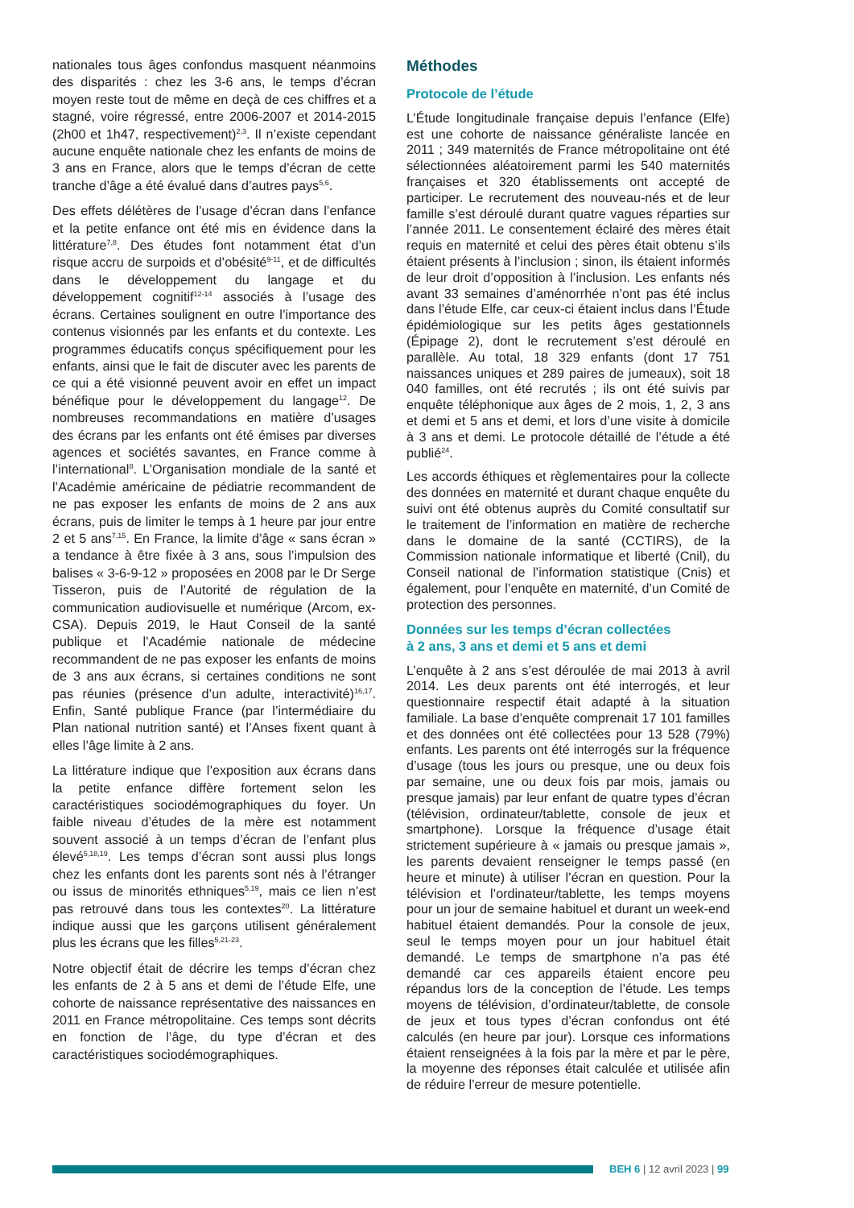nationales tous âges confondus masquent néanmoins des disparités : chez les 3-6 ans, le temps d’écran moyen reste tout de même en deçà de ces chiffres et a stagné, voire régressé, entre 2006-2007 et 2014-2015 (2h00 et 1h47, respectivement)<sup>2,3</sup>. Il n’existe cependant aucune enquête nationale chez les enfants de moins de 3 ans en France, alors que le temps d’écran de cette tranche d’âge a été évalué dans d’autres pays<sup>5,6</sup>.
Des effets délétères de l’usage d’écran dans l’enfance et la petite enfance ont été mis en évidence dans la littérature<sup>7,8</sup>. Des études font notamment état d’un risque accru de surpoids et d’obésité<sup>9-11</sup>, et de difficultés dans le développement du langage et du développement cognitif<sup>12-14</sup> associés à l’usage des écrans. Certaines soulignent en outre l’importance des contenus visionnés par les enfants et du contexte. Les programmes éducatifs conçus spécifiquement pour les enfants, ainsi que le fait de discuter avec les parents de ce qui a été visionné peuvent avoir en effet un impact bénéfique pour le développement du langage<sup>12</sup>. De nombreuses recommandations en matière d’usages des écrans par les enfants ont été émises par diverses agences et sociétés savantes, en France comme à l’international<sup>8</sup>. L’Organisation mondiale de la santé et l’Académie américaine de pédiatrie recommandent de ne pas exposer les enfants de moins de 2 ans aux écrans, puis de limiter le temps à 1 heure par jour entre 2 et 5 ans<sup>7,15</sup>. En France, la limite d’âge « sans écran » a tendance à être fixée à 3 ans, sous l’impulsion des balises « 3-6-9-12 » proposées en 2008 par le Dr Serge Tisseron, puis de l’Autorité de régulation de la communication audiovisuelle et numérique (Arcom, ex-CSA). Depuis 2019, le Haut Conseil de la santé publique et l’Académie nationale de médecine recommandent de ne pas exposer les enfants de moins de 3 ans aux écrans, si certaines conditions ne sont pas réunies (présence d’un adulte, interactivité)<sup>16,17</sup>. Enfin, Santé publique France (par l’intermédiaire du Plan national nutrition santé) et l’Anses fixent quant à elles l’âge limite à 2 ans.
La littérature indique que l’exposition aux écrans dans la petite enfance diffère fortement selon les caractéristiques sociodémographiques du foyer. Un faible niveau d’études de la mère est notamment souvent associé à un temps d’écran de l’enfant plus élevé<sup>5,18,19</sup>. Les temps d’écran sont aussi plus longs chez les enfants dont les parents sont nés à l’étranger ou issus de minorités ethniques<sup>5,19</sup>, mais ce lien n’est pas retrouvé dans tous les contextes<sup>20</sup>. La littérature indique aussi que les garçons utilisent généralement plus les écrans que les filles<sup>5,21-23</sup>.
Notre objectif était de décrire les temps d’écran chez les enfants de 2 à 5 ans et demi de l’étude Elfe, une cohorte de naissance représentative des naissances en 2011 en France métropolitaine. Ces temps sont décrits en fonction de l’âge, du type d’écran et des caractéristiques sociodémographiques.
Méthodes
Protocole de l’étude
L’Étude longitudinale française depuis l’enfance (Elfe) est une cohorte de naissance généraliste lancée en 2011 ; 349 maternités de France métropolitaine ont été sélectionnées aléatoirement parmi les 540 maternités françaises et 320 établissements ont accepté de participer. Le recrutement des nouveau-nés et de leur famille s’est déroulé durant quatre vagues réparties sur l’année 2011. Le consentement éclairé des mères était requis en maternité et celui des pères était obtenu s’ils étaient présents à l’inclusion ; sinon, ils étaient informés de leur droit d’opposition à l’inclusion. Les enfants nés avant 33 semaines d’aménorrhée n’ont pas été inclus dans l’étude Elfe, car ceux-ci étaient inclus dans l’Étude épidémiologique sur les petits âges gestationnels (Épipage 2), dont le recrutement s’est déroulé en parallèle. Au total, 18 329 enfants (dont 17 751 naissances uniques et 289 paires de jumeaux), soit 18 040 familles, ont été recrutés ; ils ont été suivis par enquête téléphonique aux âges de 2 mois, 1, 2, 3 ans et demi et 5 ans et demi, et lors d’une visite à domicile à 3 ans et demi. Le protocole détaillé de l’étude a été publié<sup>24</sup>.
Les accords éthiques et règlementaires pour la collecte des données en maternité et durant chaque enquête du suivi ont été obtenus auprès du Comité consultatif sur le traitement de l’information en matière de recherche dans le domaine de la santé (CCTIRS), de la Commission nationale informatique et liberté (Cnil), du Conseil national de l’information statistique (Cnis) et également, pour l’enquête en maternité, d’un Comité de protection des personnes.
Données sur les temps d’écran collectées
à 2 ans, 3 ans et demi et 5 ans et demi
L’enquête à 2 ans s’est déroulée de mai 2013 à avril 2014. Les deux parents ont été interrogés, et leur questionnaire respectif était adapté à la situation familiale. La base d’enquête comprenait 17 101 familles et des données ont été collectées pour 13 528 (79%) enfants. Les parents ont été interrogés sur la fréquence d’usage (tous les jours ou presque, une ou deux fois par semaine, une ou deux fois par mois, jamais ou presque jamais) par leur enfant de quatre types d’écran (télévision, ordinateur/tablette, console de jeux et smartphone). Lorsque la fréquence d’usage était strictement supérieure à « jamais ou presque jamais », les parents devaient renseigner le temps passé (en heure et minute) à utiliser l’écran en question. Pour la télévision et l’ordinateur/tablette, les temps moyens pour un jour de semaine habituel et durant un week-end habituel étaient demandés. Pour la console de jeux, seul le temps moyen pour un jour habituel était demandé. Le temps de smartphone n’a pas été demandé car ces appareils étaient encore peu répandus lors de la conception de l’étude. Les temps moyens de télévision, d’ordinateur/tablette, de console de jeux et tous types d’écran confondus ont été calculés (en heure par jour). Lorsque ces informations étaient renseignées à la fois par la mère et par le père, la moyenne des réponses était calculée et utilisée afin de réduire l’erreur de mesure potentielle.
BEH 6 | 12 avril 2023 | 99